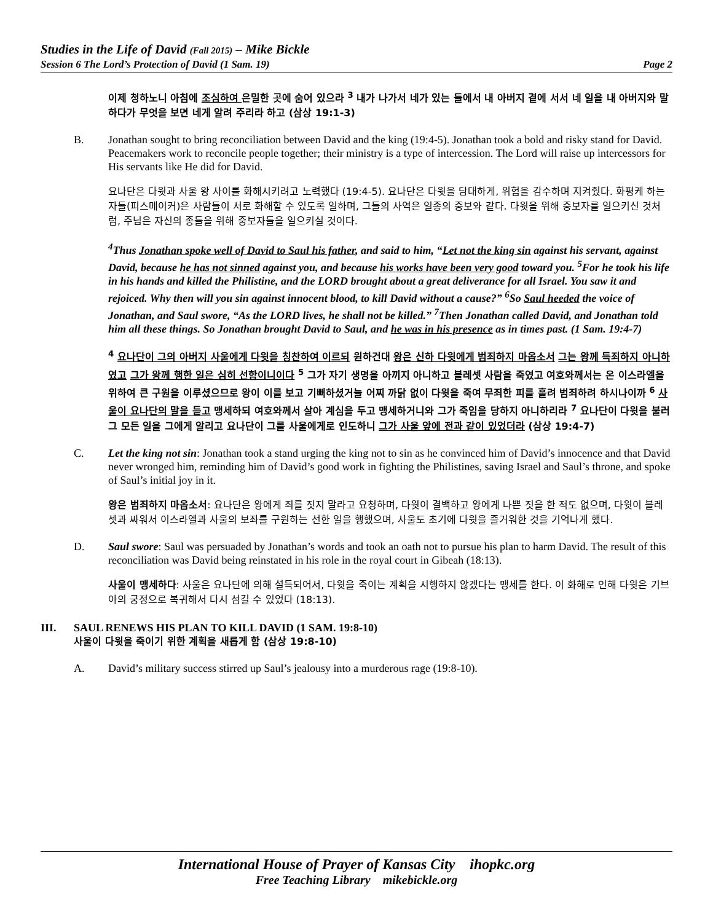Studies in the Life of David (Fall 2015) – Mike Bickle
Session 6 The Lord’s Protection of David (1 Sam. 19) Page 2
이제 청하노니 아침에 조심하여 은밀한 곳에 숨어 있으라 <sup>3</sup> 내가 나가서 네가 있는 들에서 내 아버지 곁에 서서 네 일을 내 아버지와 말하다가 무엇을 보면 네게 알려 주리라 하고 (삼상 19:1-3)
B. Jonathan sought to bring reconciliation between David and the king (19:4-5). Jonathan took a bold and risky stand for David. Peacemakers work to reconcile people together; their ministry is a type of intercession. The Lord will raise up intercessors for His servants like He did for David.
요나단은 다윗과 사울 왕 사이를 화해시키려고 노력했다 (19:4-5). 요나단은 다윗을 담대하게, 위험을 감수하며 지켜줬다. 화평케 하는 자들(피스메이커)은 사람들이 서로 화해할 수 있도록 일하며, 그들의 사역은 일종의 중보와 같다. 다윗을 위해 중보자를 일으키신 것처럼, 주님은 자신의 종들을 위해 중보자들을 일으키실 것이다.
<sup>4</sup> Thus Jonathan spoke well of David to Saul his father, and said to him, “Let not the king sin against his servant, against David, because he has not sinned against you, and because his works have been very good toward you. <sup>5</sup>For he took his life in his hands and killed the Philistine, and the LORD brought about a great deliverance for all Israel. You saw it and rejoiced. Why then will you sin against innocent blood, to kill David without a cause?” <sup>6</sup>So Saul heeded the voice of Jonathan, and Saul swore, “As the LORD lives, he shall not be killed.” <sup>7</sup>Then Jonathan called David, and Jonathan told him all these things. So Jonathan brought David to Saul, and he was in his presence as in times past. (1 Sam. 19:4-7)
<sup>4</sup> 요나단이 그의 아버지 사울에게 다윗을 칭찬하여 이르되 원하건대 왕은 신하 다윗에게 범죄하지 마옵소서 그는 왕께 득죄하지 아니하였고 그가 왕께 행한 일은 심히 선함이니이다 <sup>5</sup> 그가 자기 생명을 아끼지 아니하고 블레셋 사람을 죽였고 여호와께서는 온 이스라엘을 위하여 큰 구원을 이루셨으므로 왕이 이를 보고 기뻐하셨거늘 어찌 까닭 없이 다윗을 죽여 무죄한 피를 흘려 범죄하려 하시나이까 <sup>6</sup> 사울이 요나단의 말을 듣고 맹세하되 여호와께서 살아 계심을 두고 맹세하거니와 그가 죽임을 당하지 아니하리라 <sup>7</sup> 요나단이 다윗을 불러 그 모든 일을 그에게 알리고 요나단이 그를 사울에게로 인도하니 그가 사울 앞에 전과 같이 있었더라 (삼상 19:4-7)
C. Let the king not sin: Jonathan took a stand urging the king not to sin as he convinced him of David’s innocence and that David never wronged him, reminding him of David’s good work in fighting the Philistines, saving Israel and Saul’s throne, and spoke of Saul’s initial joy in it.
왕은 범죄하지 마옵소서: 요나단은 왕에게 죄를 짓지 말라고 요청하며, 다윗이 결백하고 왕에게 나쁜 짓을 한 적도 없으며, 다윗이 블레셋과 싸워서 이스라엘과 사울의 보좌를 구원하는 선한 일을 행했으며, 사울도 초기에 다윗을 즐거워한 것을 기억나게 했다.
D. Saul swore: Saul was persuaded by Jonathan’s words and took an oath not to pursue his plan to harm David. The result of this reconciliation was David being reinstated in his role in the royal court in Gibeah (18:13).
사울이 맹세하다: 사울은 요나단에 의해 설득되어서, 다윗을 죽이는 계획을 시행하지 않겠다는 맹세를 한다. 이 화해로 인해 다윗은 기브아의 궁정으로 복귀해서 다시 섬길 수 있었다 (18:13).
III. SAUL RENEWS HIS PLAN TO KILL DAVID (1 SAM. 19:8-10)
사울이 다윗을 죽이기 위한 계획을 새롭게 함 (삼상 19:8-10)
A. David’s military success stirred up Saul’s jealousy into a murderous rage (19:8-10).
International House of Prayer of Kansas City ihopkc.org
Free Teaching Library mikebickle.org